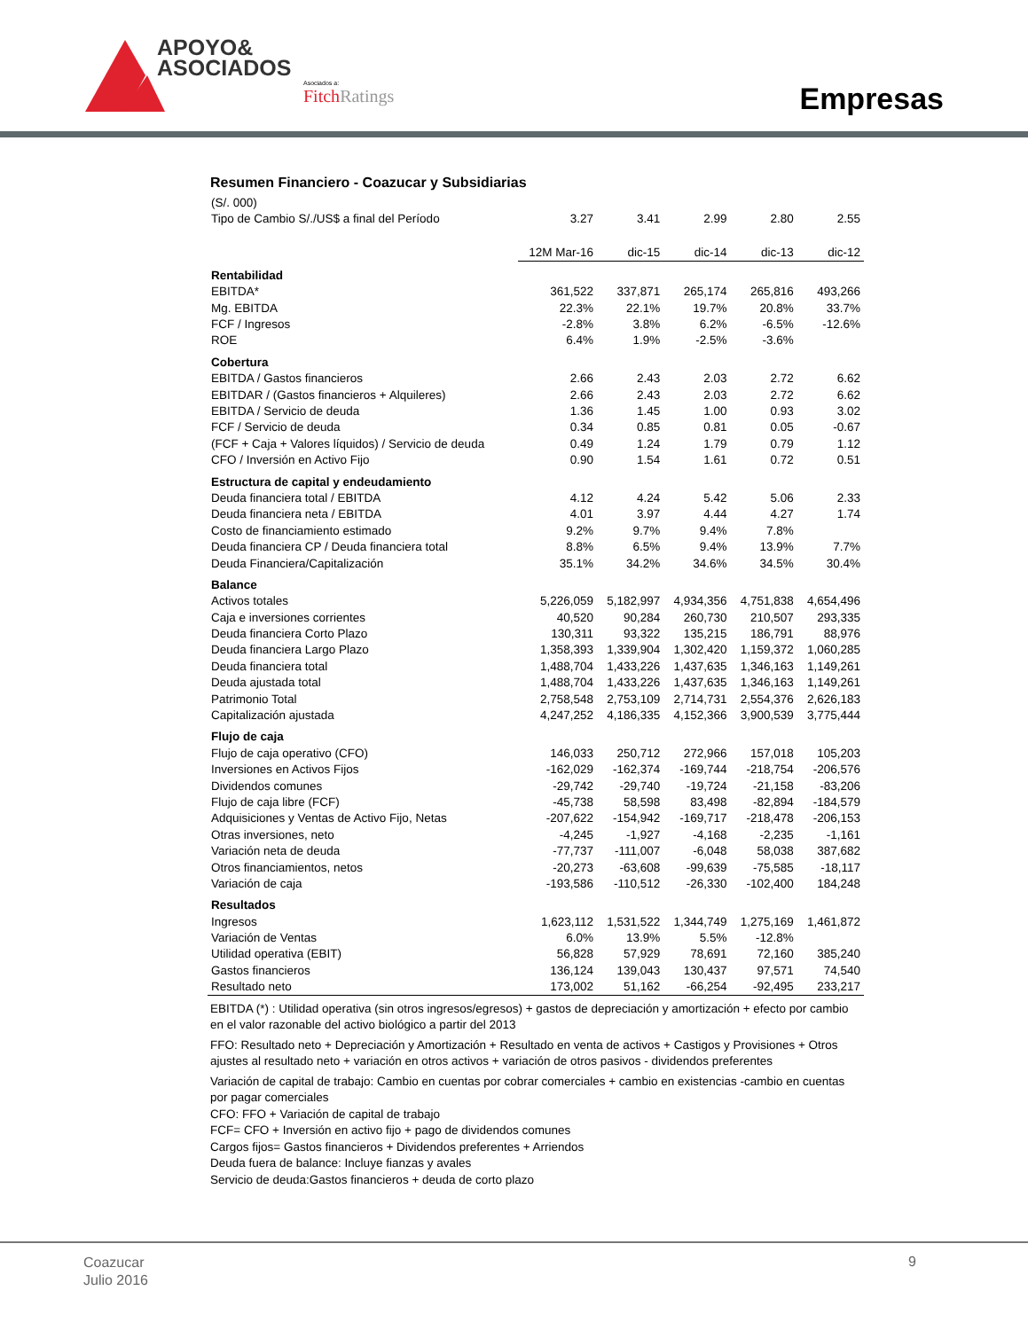APOYO&
ASOCIADOS
Asociados a:
FitchRatings
Empresas
Resumen Financiero - Coazucar y Subsidiarias
| (S/. 000) | | | | | |
| Tipo de Cambio S/./US$ a final del Período | 3.27 | 3.41 | 2.99 | 2.80 | 2.55 |
| | 12M Mar-16 | dic-15 | dic-14 | dic-13 | dic-12 |
| Rentabilidad | | | | | |
| EBITDA* | 361,522 | 337,871 | 265,174 | 265,816 | 493,266 |
| Mg. EBITDA | 22.3% | 22.1% | 19.7% | 20.8% | 33.7% |
| FCF / Ingresos | -2.8% | 3.8% | 6.2% | -6.5% | -12.6% |
| ROE | 6.4% | 1.9% | -2.5% | -3.6% | |
| Cobertura | | | | | |
| EBITDA / Gastos financieros | 2.66 | 2.43 | 2.03 | 2.72 | 6.62 |
| EBITDAR / (Gastos financieros + Alquileres) | 2.66 | 2.43 | 2.03 | 2.72 | 6.62 |
| EBITDA / Servicio de deuda | 1.36 | 1.45 | 1.00 | 0.93 | 3.02 |
| FCF / Servicio de deuda | 0.34 | 0.85 | 0.81 | 0.05 | -0.67 |
| (FCF + Caja + Valores líquidos) / Servicio de deuda | 0.49 | 1.24 | 1.79 | 0.79 | 1.12 |
| CFO / Inversión en Activo Fijo | 0.90 | 1.54 | 1.61 | 0.72 | 0.51 |
| Estructura de capital y endeudamiento | | | | | |
| Deuda financiera total / EBITDA | 4.12 | 4.24 | 5.42 | 5.06 | 2.33 |
| Deuda financiera neta / EBITDA | 4.01 | 3.97 | 4.44 | 4.27 | 1.74 |
| Costo de financiamiento estimado | 9.2% | 9.7% | 9.4% | 7.8% | |
| Deuda financiera CP / Deuda financiera total | 8.8% | 6.5% | 9.4% | 13.9% | 7.7% |
| Deuda Financiera/Capitalización | 35.1% | 34.2% | 34.6% | 34.5% | 30.4% |
| Balance | | | | | |
| Activos totales | 5,226,059 | 5,182,997 | 4,934,356 | 4,751,838 | 4,654,496 |
| Caja e inversiones corrientes | 40,520 | 90,284 | 260,730 | 210,507 | 293,335 |
| Deuda financiera Corto Plazo | 130,311 | 93,322 | 135,215 | 186,791 | 88,976 |
| Deuda financiera Largo Plazo | 1,358,393 | 1,339,904 | 1,302,420 | 1,159,372 | 1,060,285 |
| Deuda financiera total | 1,488,704 | 1,433,226 | 1,437,635 | 1,346,163 | 1,149,261 |
| Deuda ajustada total | 1,488,704 | 1,433,226 | 1,437,635 | 1,346,163 | 1,149,261 |
| Patrimonio Total | 2,758,548 | 2,753,109 | 2,714,731 | 2,554,376 | 2,626,183 |
| Capitalización ajustada | 4,247,252 | 4,186,335 | 4,152,366 | 3,900,539 | 3,775,444 |
| Flujo de caja | | | | | |
| Flujo de caja operativo (CFO) | 146,033 | 250,712 | 272,966 | 157,018 | 105,203 |
| Inversiones en Activos Fijos | -162,029 | -162,374 | -169,744 | -218,754 | -206,576 |
| Dividendos comunes | -29,742 | -29,740 | -19,724 | -21,158 | -83,206 |
| Flujo de caja libre (FCF) | -45,738 | 58,598 | 83,498 | -82,894 | -184,579 |
| Adquisiciones y Ventas de Activo Fijo, Netas | -207,622 | -154,942 | -169,717 | -218,478 | -206,153 |
| Otras inversiones, neto | -4,245 | -1,927 | -4,168 | -2,235 | -1,161 |
| Variación neta de deuda | -77,737 | -111,007 | -6,048 | 58,038 | 387,682 |
| Otros financiamientos, netos | -20,273 | -63,608 | -99,639 | -75,585 | -18,117 |
| Variación de caja | -193,586 | -110,512 | -26,330 | -102,400 | 184,248 |
| Resultados | | | | | |
| Ingresos | 1,623,112 | 1,531,522 | 1,344,749 | 1,275,169 | 1,461,872 |
| Variación de Ventas | 6.0% | 13.9% | 5.5% | -12.8% | |
| Utilidad operativa (EBIT) | 56,828 | 57,929 | 78,691 | 72,160 | 385,240 |
| Gastos financieros | 136,124 | 139,043 | 130,437 | 97,571 | 74,540 |
| Resultado neto | 173,002 | 51,162 | -66,254 | -92,495 | 233,217 |
EBITDA (*) : Utilidad operativa (sin otros ingresos/egresos) + gastos de depreciación y amortización + efecto por cambio en el valor razonable del activo biológico a partir del 2013
FFO: Resultado neto + Depreciación y Amortización + Resultado en venta de activos + Castigos y Provisiones + Otros ajustes al resultado neto + variación en otros activos + variación de otros pasivos - dividendos preferentes
Variación de capital de trabajo: Cambio en cuentas por cobrar comerciales + cambio en existencias -cambio en cuentas por pagar comerciales
CFO: FFO + Variación de capital de trabajo
FCF= CFO + Inversión en activo fijo + pago de dividendos comunes
Cargos fijos= Gastos financieros + Dividendos preferentes + Arriendos
Deuda fuera de balance: Incluye fianzas y avales
Servicio de deuda:Gastos financieros + deuda de corto plazo
Coazucar
Julio 2016
9